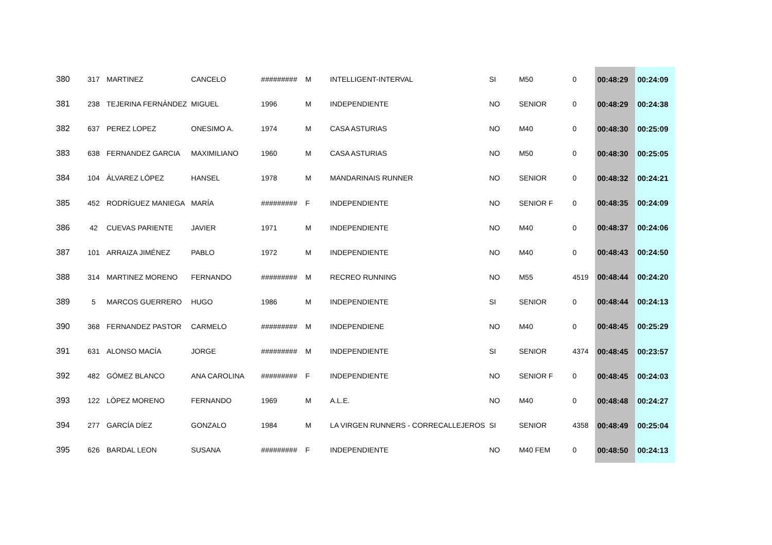| 380 | 317 | MARTINEZ | CANCELO | ######### | M | INTELLIGENT-INTERVAL | SI | M50 | 0 | 00:48:29 | 00:24:09 |
| 381 | 238 | TEJERINA FERNÁNDEZ | MIGUEL | 1996 | M | INDEPENDIENTE | NO | SENIOR | 0 | 00:48:29 | 00:24:38 |
| 382 | 637 | PEREZ LOPEZ | ONESIMO A. | 1974 | M | CASA ASTURIAS | NO | M40 | 0 | 00:48:30 | 00:25:09 |
| 383 | 638 | FERNANDEZ GARCIA | MAXIMILIANO | 1960 | M | CASA ASTURIAS | NO | M50 | 0 | 00:48:30 | 00:25:05 |
| 384 | 104 | ÁLVAREZ LÓPEZ | HANSEL | 1978 | M | MANDARINAIS RUNNER | NO | SENIOR | 0 | 00:48:32 | 00:24:21 |
| 385 | 452 | RODRÍGUEZ MANIEGA | MARÍA | ######### | F | INDEPENDIENTE | NO | SENIOR F | 0 | 00:48:35 | 00:24:09 |
| 386 | 42 | CUEVAS PARIENTE | JAVIER | 1971 | M | INDEPENDIENTE | NO | M40 | 0 | 00:48:37 | 00:24:06 |
| 387 | 101 | ARRAIZA JIMÉNEZ | PABLO | 1972 | M | INDEPENDIENTE | NO | M40 | 0 | 00:48:43 | 00:24:50 |
| 388 | 314 | MARTINEZ MORENO | FERNANDO | ######### | M | RECREO RUNNING | NO | M55 | 4519 | 00:48:44 | 00:24:20 |
| 389 | 5 | MARCOS GUERRERO | HUGO | 1986 | M | INDEPENDIENTE | SI | SENIOR | 0 | 00:48:44 | 00:24:13 |
| 390 | 368 | FERNANDEZ PASTOR | CARMELO | ######### | M | INDEPENDIENE | NO | M40 | 0 | 00:48:45 | 00:25:29 |
| 391 | 631 | ALONSO MACÍA | JORGE | ######### | M | INDEPENDIENTE | SI | SENIOR | 4374 | 00:48:45 | 00:23:57 |
| 392 | 482 | GÓMEZ BLANCO | ANA CAROLINA | ######### | F | INDEPENDIENTE | NO | SENIOR F | 0 | 00:48:45 | 00:24:03 |
| 393 | 122 | LÓPEZ MORENO | FERNANDO | 1969 | M | A.L.E. | NO | M40 | 0 | 00:48:48 | 00:24:27 |
| 394 | 277 | GARCÍA DÍEZ | GONZALO | 1984 | M | LA VIRGEN RUNNERS - CORRECALLEJEROS | SI | SENIOR | 4358 | 00:48:49 | 00:25:04 |
| 395 | 626 | BARDAL LEON | SUSANA | ######### | F | INDEPENDIENTE | NO | M40 FEM | 0 | 00:48:50 | 00:24:13 |